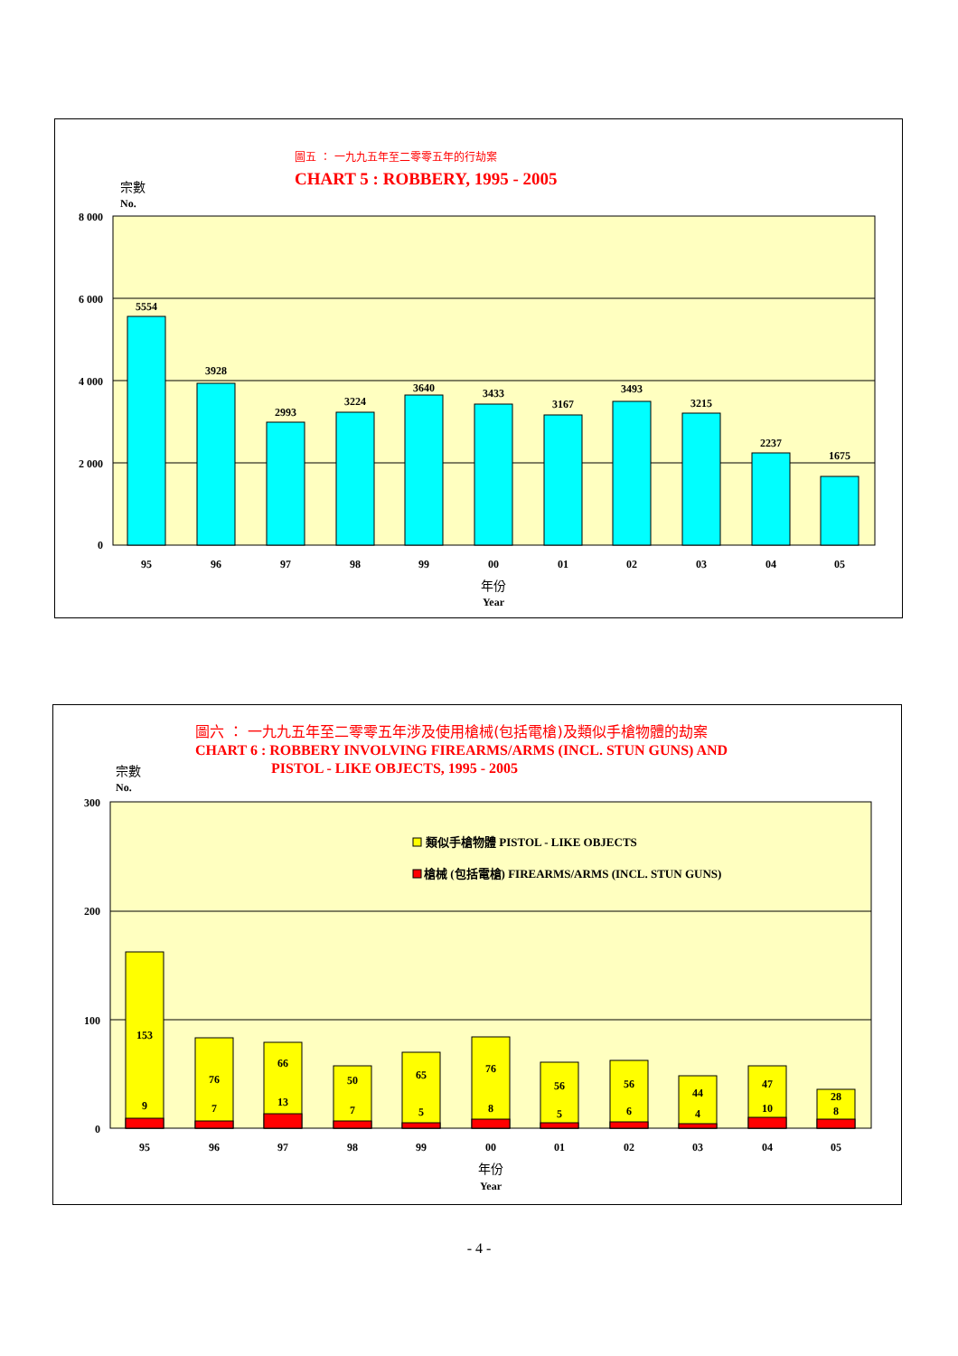圖五 ： 一九九五年至二零零五年的行劫案
CHART 5 : ROBBERY, 1995 - 2005
宗數
No.
8 000
6 000
4 000
2 000
0
5554
3928
2993
3224
3640
3433
3167
3493
3215
2237
1675
95
96
97
98
99
00
01
02
03
04
05
年份
Year
圖六 ： 一九九五年至二零零五年涉及使用槍械(包括電槍)及類似手槍物體的劫案
CHART 6 : ROBBERY INVOLVING FIREARMS/ARMS (INCL. STUN GUNS) AND
PISTOL - LIKE OBJECTS, 1995 - 2005
宗數
No.
300
200
100
0
類似手槍物體 PISTOL - LIKE OBJECTS
槍械 (包括電槍) FIREARMS/ARMS (INCL. STUN GUNS)
153
9
76
7
66
13
50
7
65
5
76
8
56
5
56
6
44
4
47
10
28
8
95
96
97
98
99
00
01
02
03
04
05
年份
Year
- 4 -